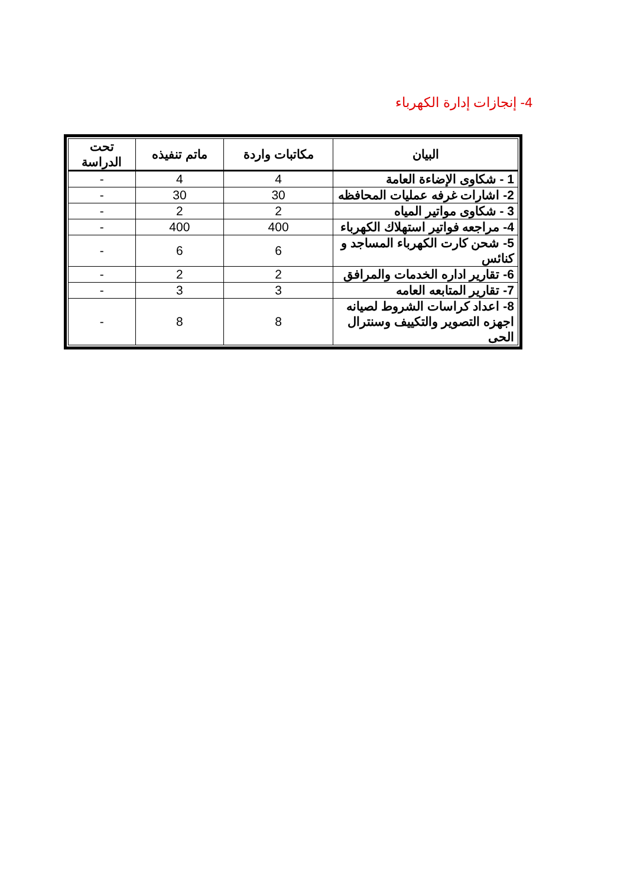4- إنجازات إدارة الكهرباء
| البيان | مكاتبات واردة | ماتم تنفيذه | تحت الدراسة |
| --- | --- | --- | --- |
| 1 - شكاوى الإضاءة العامة | 4 | 4 | - |
| 2- اشارات غرفه عمليات المحافظه | 30 | 30 | - |
| 3 - شكاوى مواتير المياه | 2 | 2 | - |
| 4- مراجعه فواتير استهلاك الكهرباء | 400 | 400 | - |
| 5- شحن كارت الكهرباء المساجد و كنائس | 6 | 6 | - |
| 6- تقارير اداره الخدمات والمرافق | 2 | 2 | - |
| 7- تقارير المتابعه العامه | 3 | 3 | - |
| 8- اعداد كراسات الشروط لصيانه اجهزه التصوير والتكييف وسنترال الحى | 8 | 8 | - |